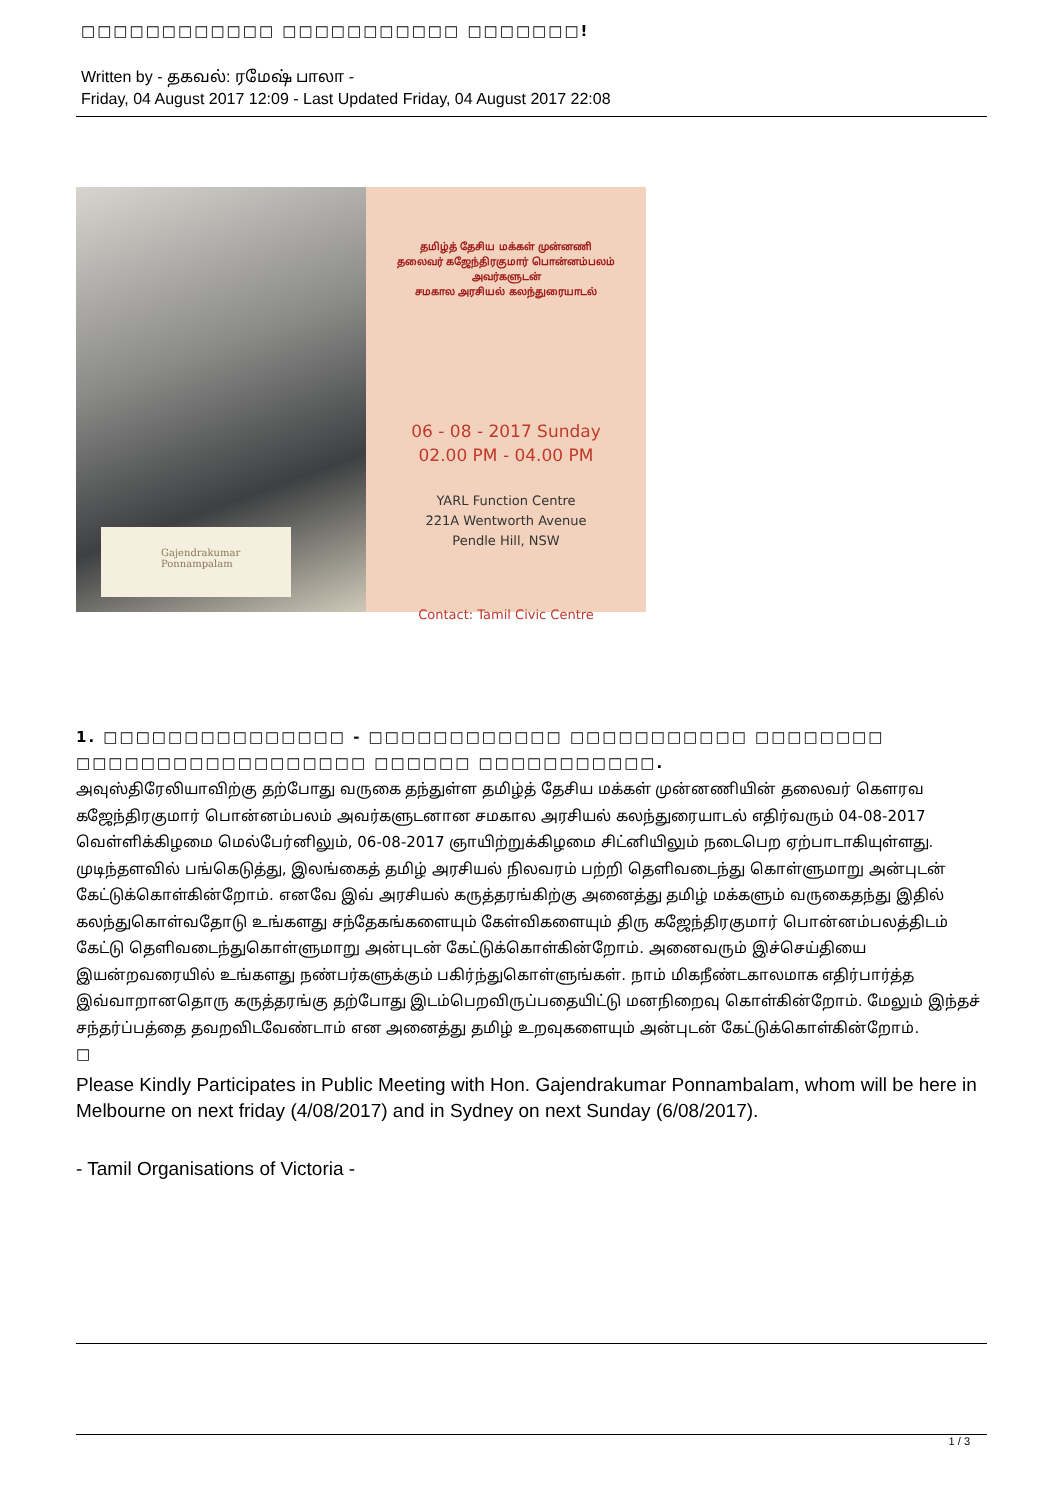□□□□□□□□□□□□ □□□□□□□□□□□ □□□□□□□!
Written by - தகவல்: ரமேஷ் பாலா -
Friday, 04 August 2017 12:09 - Last Updated Friday, 04 August 2017 22:08
Gajendrakumar
Ponnampalam
தமிழ்த் தேசிய மக்கள் முன்னணி
தலைவர் கஜேந்திரகுமார் பொன்னம்பலம்
அவர்களுடன்
சமகால அரசியல் கலந்துரையாடல்
06 - 08 - 2017 Sunday
02.00 PM - 04.00 PM
YARL Function Centre
221A Wentworth Avenue
Pendle Hill, NSW
Contact: Tamil Civic Centre
1. □□□□□□□□□□□□□□□ - □□□□□□□□□□□□ □□□□□□□□□□□ □□□□□□□□ □□□□□□□□□□□□□□□□□□ □□□□□□ □□□□□□□□□□□.
அவுஸ்திரேலியாவிற்கு தற்போது வருகை தந்துள்ள தமிழ்த் தேசிய மக்கள் முன்னணியின் தலைவர் கௌரவ கஜேந்திரகுமார் பொன்னம்பலம் அவர்களுடனான சமகால அரசியல் கலந்துரையாடல் எதிர்வரும் 04-08-2017 வெள்ளிக்கிழமை மெல்பேர்னிலும், 06-08-2017 ஞாயிற்றுக்கிழமை சிட்னியிலும் நடைபெற ஏற்பாடாகியுள்ளது. முடிந்தளவில் பங்கெடுத்து, இலங்கைத் தமிழ் அரசியல் நிலவரம் பற்றி தெளிவடைந்து கொள்ளுமாறு அன்புடன் கேட்டுக்கொள்கின்றோம். எனவே இவ் அரசியல் கருத்தரங்கிற்கு அனைத்து தமிழ் மக்களும் வருகைதந்து இதில் கலந்துகொள்வதோடு உங்களது சந்தேகங்களையும் கேள்விகளையும் திரு கஜேந்திரகுமார் பொன்னம்பலத்திடம் கேட்டு தெளிவடைந்துகொள்ளுமாறு அன்புடன் கேட்டுக்கொள்கின்றோம். அனைவரும் இச்செய்தியை இயன்றவரையில் உங்களது நண்பர்களுக்கும் பகிர்ந்துகொள்ளுங்கள். நாம் மிகநீண்டகாலமாக எதிர்பார்த்த இவ்வாறானதொரு கருத்தரங்கு தற்போது இடம்பெறவிருப்பதையிட்டு மனநிறைவு கொள்கின்றோம். மேலும் இந்தச் சந்தர்ப்பத்தை தவறவிடவேண்டாம் என அனைத்து தமிழ் உறவுகளையும் அன்புடன் கேட்டுக்கொள்கின்றோம்.
□
Please Kindly Participates in Public Meeting with Hon. Gajendrakumar Ponnambalam, whom will be here in Melbourne on next friday (4/08/2017) and in Sydney on next Sunday (6/08/2017).
- Tamil Organisations of Victoria -
1 / 3